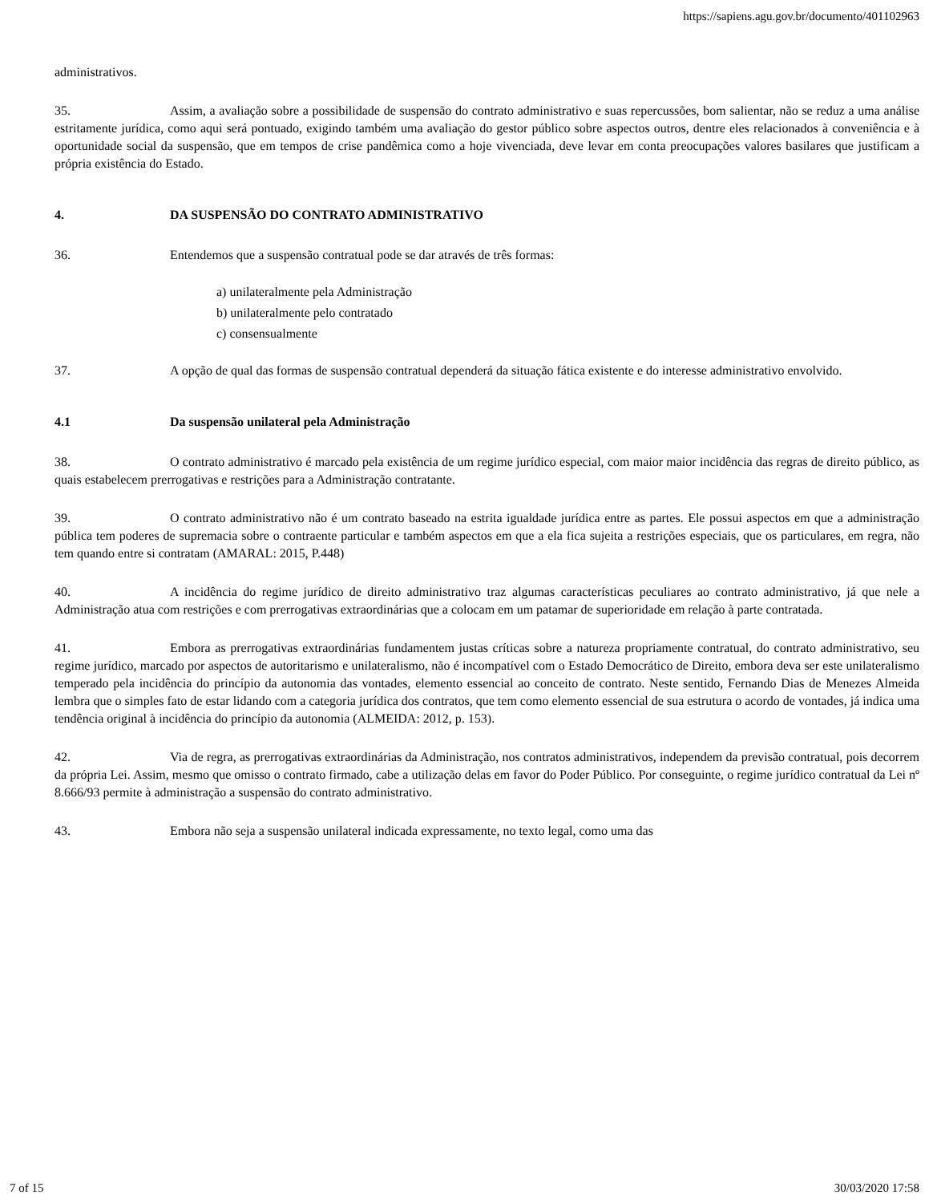https://sapiens.agu.gov.br/documento/401102963
administrativos.
35. Assim, a avaliação sobre a possibilidade de suspensão do contrato administrativo e suas repercussões, bom salientar, não se reduz a uma análise estritamente jurídica, como aqui será pontuado, exigindo também uma avaliação do gestor público sobre aspectos outros, dentre eles relacionados à conveniência e à oportunidade social da suspensão, que em tempos de crise pandêmica como a hoje vivenciada, deve levar em conta preocupações valores basilares que justificam a própria existência do Estado.
4. DA SUSPENSÃO DO CONTRATO ADMINISTRATIVO
36. Entendemos que a suspensão contratual pode se dar através de três formas:
a) unilateralmente pela Administração
b) unilateralmente pelo contratado
c) consensualmente
37. A opção de qual das formas de suspensão contratual dependerá da situação fática existente e do interesse administrativo envolvido.
4.1 Da suspensão unilateral pela Administração
38. O contrato administrativo é marcado pela existência de um regime jurídico especial, com maior maior incidência das regras de direito público, as quais estabelecem prerrogativas e restrições para a Administração contratante.
39. O contrato administrativo não é um contrato baseado na estrita igualdade jurídica entre as partes. Ele possui aspectos em que a administração pública tem poderes de supremacia sobre o contraente particular e também aspectos em que a ela fica sujeita a restrições especiais, que os particulares, em regra, não tem quando entre si contratam (AMARAL: 2015, P.448)
40. A incidência do regime jurídico de direito administrativo traz algumas características peculiares ao contrato administrativo, já que nele a Administração atua com restrições e com prerrogativas extraordinárias que a colocam em um patamar de superioridade em relação à parte contratada.
41. Embora as prerrogativas extraordinárias fundamentem justas críticas sobre a natureza propriamente contratual, do contrato administrativo, seu regime jurídico, marcado por aspectos de autoritarismo e unilateralismo, não é incompatível com o Estado Democrático de Direito, embora deva ser este unilateralismo temperado pela incidência do princípio da autonomia das vontades, elemento essencial ao conceito de contrato. Neste sentido, Fernando Dias de Menezes Almeida lembra que o simples fato de estar lidando com a categoria jurídica dos contratos, que tem como elemento essencial de sua estrutura o acordo de vontades, já indica uma tendência original à incidência do princípio da autonomia (ALMEIDA: 2012, p. 153).
42. Via de regra, as prerrogativas extraordinárias da Administração, nos contratos administrativos, independem da previsão contratual, pois decorrem da própria Lei. Assim, mesmo que omisso o contrato firmado, cabe a utilização delas em favor do Poder Público. Por conseguinte, o regime jurídico contratual da Lei nº 8.666/93 permite à administração a suspensão do contrato administrativo.
43. Embora não seja a suspensão unilateral indicada expressamente, no texto legal, como uma das
7 of 15 30/03/2020 17:58